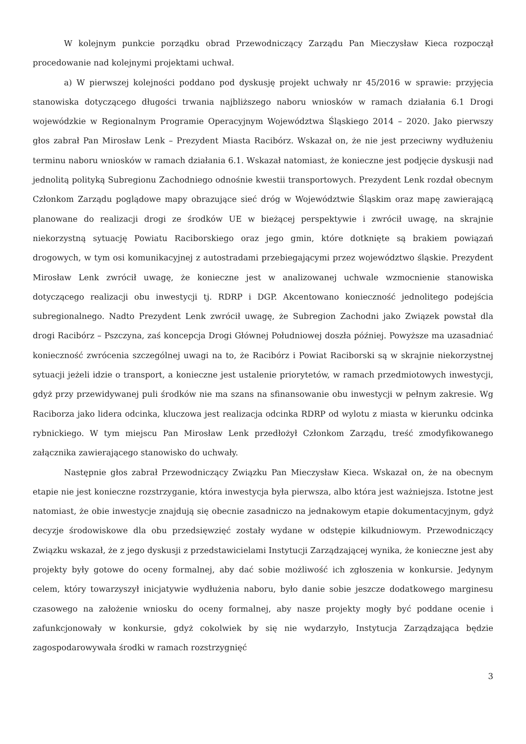W kolejnym punkcie porządku obrad Przewodniczący Zarządu Pan Mieczysław Kieca rozpoczął procedowanie nad kolejnymi projektami uchwał.
a) W pierwszej kolejności poddano pod dyskusję projekt uchwały nr 45/2016 w sprawie: przyjęcia stanowiska dotyczącego długości trwania najbliższego naboru wniosków w ramach działania 6.1 Drogi wojewódzkie w Regionalnym Programie Operacyjnym Województwa Śląskiego 2014 – 2020. Jako pierwszy głos zabrał Pan Mirosław Lenk – Prezydent Miasta Racibórz. Wskazał on, że nie jest przeciwny wydłużeniu terminu naboru wniosków w ramach działania 6.1. Wskazał natomiast, że konieczne jest podjęcie dyskusji nad jednolitą polityką Subregionu Zachodniego odnośnie kwestii transportowych. Prezydent Lenk rozdał obecnym Członkom Zarządu poglądowe mapy obrazujące sieć dróg w Województwie Śląskim oraz mapę zawierającą planowane do realizacji drogi ze środków UE w bieżącej perspektywie i zwrócił uwagę, na skrajnie niekorzystną sytuację Powiatu Raciborskiego oraz jego gmin, które dotknięte są brakiem powiązań drogowych, w tym osi komunikacyjnej z autostradami przebiegającymi przez województwo śląskie. Prezydent Mirosław Lenk zwrócił uwagę, że konieczne jest w analizowanej uchwale wzmocnienie stanowiska dotyczącego realizacji obu inwestycji tj. RDRP i DGP. Akcentowano konieczność jednolitego podejścia subregionalnego. Nadto Prezydent Lenk zwrócił uwagę, że Subregion Zachodni jako Związek powstał dla drogi Racibórz – Pszczyna, zaś koncepcja Drogi Głównej Południowej doszła później. Powyższe ma uzasadniać konieczność zwrócenia szczególnej uwagi na to, że Racibórz i Powiat Raciborski są w skrajnie niekorzystnej sytuacji jeżeli idzie o transport, a konieczne jest ustalenie priorytetów, w ramach przedmiotowych inwestycji, gdyż przy przewidywanej puli środków nie ma szans na sfinansowanie obu inwestycji w pełnym zakresie. Wg Raciborza jako lidera odcinka, kluczowa jest realizacja odcinka RDRP od wylotu z miasta w kierunku odcinka rybnickiego. W tym miejscu Pan Mirosław Lenk przedłożył Członkom Zarządu, treść zmodyfikowanego załącznika zawierającego stanowisko do uchwały.
Następnie głos zabrał Przewodniczący Związku Pan Mieczysław Kieca. Wskazał on, że na obecnym etapie nie jest konieczne rozstrzyganie, która inwestycja była pierwsza, albo która jest ważniejsza. Istotne jest natomiast, że obie inwestycje znajdują się obecnie zasadniczo na jednakowym etapie dokumentacyjnym, gdyż decyzje środowiskowe dla obu przedsięwzięć zostały wydane w odstępie kilkudniowym. Przewodniczący Związku wskazał, że z jego dyskusji z przedstawicielami Instytucji Zarządzającej wynika, że konieczne jest aby projekty były gotowe do oceny formalnej, aby dać sobie możliwość ich zgłoszenia w konkursie. Jedynym celem, który towarzyszył inicjatywie wydłużenia naboru, było danie sobie jeszcze dodatkowego marginesu czasowego na założenie wniosku do oceny formalnej, aby nasze projekty mogły być poddane ocenie i zafunkcjonowały w konkursie, gdyż cokolwiek by się nie wydarzyło, Instytucja Zarządzająca będzie zagospodarowywała środki w ramach rozstrzygnięć
3